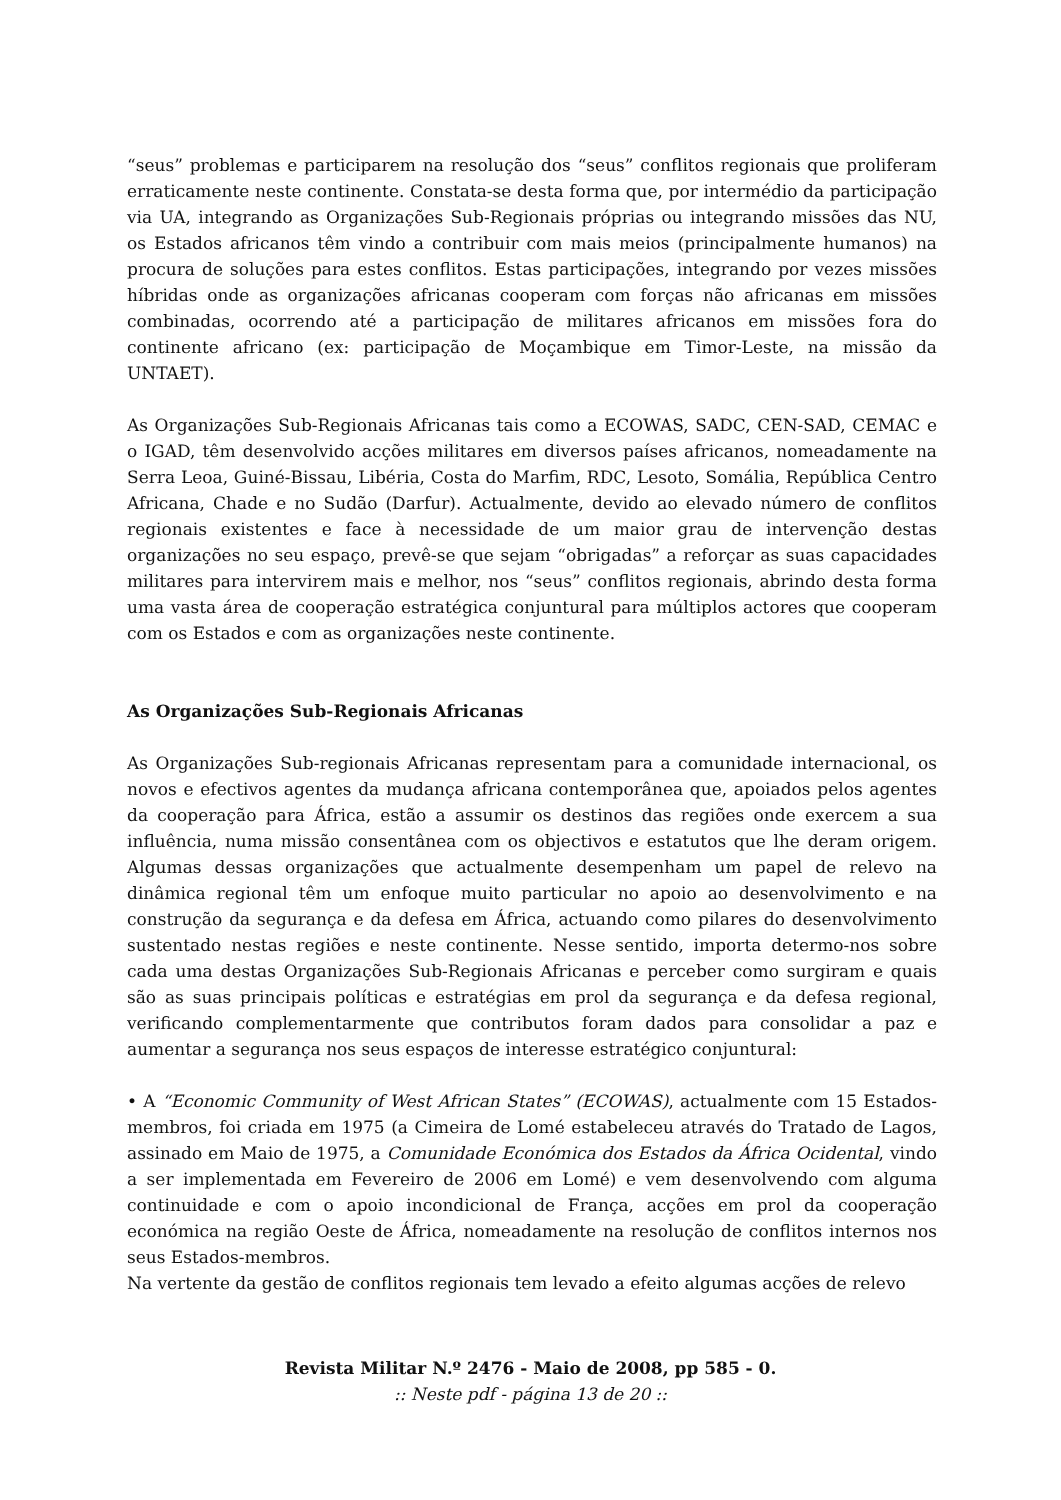“seus” problemas e participarem na resolução dos “seus” conflitos regionais que proliferam erraticamente neste continente. Constata-se desta forma que, por intermédio da participação via UA, integrando as Organizações Sub-Regionais próprias ou integrando missões das NU, os Estados africanos têm vindo a contribuir com mais meios (principalmente humanos) na procura de soluções para estes conflitos. Estas participações, integrando por vezes missões híbridas onde as organizações africanas cooperam com forças não africanas em missões combinadas, ocorrendo até a participação de militares africanos em missões fora do continente africano (ex: participação de Moçambique em Timor-Leste, na missão da UNTAET).
As Organizações Sub-Regionais Africanas tais como a ECOWAS, SADC, CEN-SAD, CEMAC e o IGAD, têm desenvolvido acções militares em diversos países africanos, nomeadamente na Serra Leoa, Guiné-Bissau, Libéria, Costa do Marfim, RDC, Lesoto, Somália, República Centro Africana, Chade e no Sudão (Darfur). Actualmente, devido ao elevado número de conflitos regionais existentes e face à necessidade de um maior grau de intervenção destas organizações no seu espaço, prevê-se que sejam “obrigadas” a reforçar as suas capacidades militares para intervirem mais e melhor, nos “seus” conflitos regionais, abrindo desta forma uma vasta área de cooperação estratégica conjuntural para múltiplos actores que cooperam com os Estados e com as organizações neste continente.
As Organizações Sub-Regionais Africanas
As Organizações Sub-regionais Africanas representam para a comunidade internacional, os novos e efectivos agentes da mudança africana contemporânea que, apoiados pelos agentes da cooperação para África, estão a assumir os destinos das regiões onde exercem a sua influência, numa missão consentânea com os objectivos e estatutos que lhe deram origem. Algumas dessas organizações que actualmente desempenham um papel de relevo na dinâmica regional têm um enfoque muito particular no apoio ao desenvolvimento e na construção da segurança e da defesa em África, actuando como pilares do desenvolvimento sustentado nestas regiões e neste continente. Nesse sentido, importa determo-nos sobre cada uma destas Organizações Sub-Regionais Africanas e perceber como surgiram e quais são as suas principais políticas e estratégias em prol da segurança e da defesa regional, verificando complementarmente que contributos foram dados para consolidar a paz e aumentar a segurança nos seus espaços de interesse estratégico conjuntural:
• A “Economic Community of West African States” (ECOWAS), actualmente com 15 Estados-membros, foi criada em 1975 (a Cimeira de Lomé estabeleceu através do Tratado de Lagos, assinado em Maio de 1975, a Comunidade Económica dos Estados da África Ocidental, vindo a ser implementada em Fevereiro de 2006 em Lomé) e vem desenvolvendo com alguma continuidade e com o apoio incondicional de França, acções em prol da cooperação económica na região Oeste de África, nomeadamente na resolução de conflitos internos nos seus Estados-membros.
Na vertente da gestão de conflitos regionais tem levado a efeito algumas acções de relevo
Revista Militar N.º 2476 - Maio de 2008, pp 585 - 0.
:: Neste pdf - página 13 de 20 ::